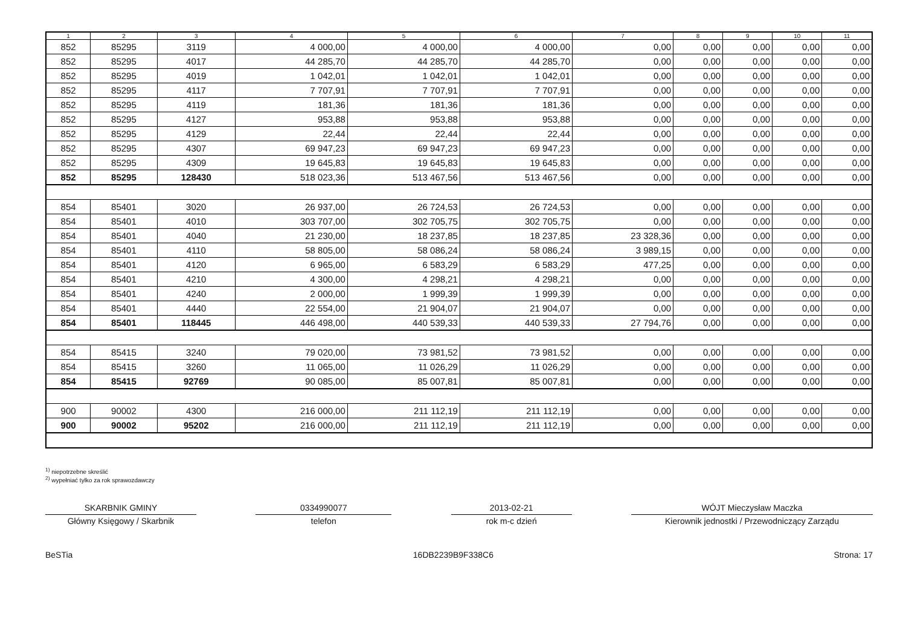| 1 | 2 | 3 | 4 | 5 | 6 | 7 | 8 | 9 | 10 | 11 |
| --- | --- | --- | --- | --- | --- | --- | --- | --- | --- | --- |
| 852 | 85295 | 3119 | 4 000,00 | 4 000,00 | 4 000,00 | 0,00 | 0,00 | 0,00 | 0,00 | 0,00 |
| 852 | 85295 | 4017 | 44 285,70 | 44 285,70 | 44 285,70 | 0,00 | 0,00 | 0,00 | 0,00 | 0,00 |
| 852 | 85295 | 4019 | 1 042,01 | 1 042,01 | 1 042,01 | 0,00 | 0,00 | 0,00 | 0,00 | 0,00 |
| 852 | 85295 | 4117 | 7 707,91 | 7 707,91 | 7 707,91 | 0,00 | 0,00 | 0,00 | 0,00 | 0,00 |
| 852 | 85295 | 4119 | 181,36 | 181,36 | 181,36 | 0,00 | 0,00 | 0,00 | 0,00 | 0,00 |
| 852 | 85295 | 4127 | 953,88 | 953,88 | 953,88 | 0,00 | 0,00 | 0,00 | 0,00 | 0,00 |
| 852 | 85295 | 4129 | 22,44 | 22,44 | 22,44 | 0,00 | 0,00 | 0,00 | 0,00 | 0,00 |
| 852 | 85295 | 4307 | 69 947,23 | 69 947,23 | 69 947,23 | 0,00 | 0,00 | 0,00 | 0,00 | 0,00 |
| 852 | 85295 | 4309 | 19 645,83 | 19 645,83 | 19 645,83 | 0,00 | 0,00 | 0,00 | 0,00 | 0,00 |
| 852 | 85295 | 128430 | 518 023,36 | 513 467,56 | 513 467,56 | 0,00 | 0,00 | 0,00 | 0,00 | 0,00 |
| 854 | 85401 | 3020 | 26 937,00 | 26 724,53 | 26 724,53 | 0,00 | 0,00 | 0,00 | 0,00 | 0,00 |
| 854 | 85401 | 4010 | 303 707,00 | 302 705,75 | 302 705,75 | 0,00 | 0,00 | 0,00 | 0,00 | 0,00 |
| 854 | 85401 | 4040 | 21 230,00 | 18 237,85 | 18 237,85 | 23 328,36 | 0,00 | 0,00 | 0,00 | 0,00 |
| 854 | 85401 | 4110 | 58 805,00 | 58 086,24 | 58 086,24 | 3 989,15 | 0,00 | 0,00 | 0,00 | 0,00 |
| 854 | 85401 | 4120 | 6 965,00 | 6 583,29 | 6 583,29 | 477,25 | 0,00 | 0,00 | 0,00 | 0,00 |
| 854 | 85401 | 4210 | 4 300,00 | 4 298,21 | 4 298,21 | 0,00 | 0,00 | 0,00 | 0,00 | 0,00 |
| 854 | 85401 | 4240 | 2 000,00 | 1 999,39 | 1 999,39 | 0,00 | 0,00 | 0,00 | 0,00 | 0,00 |
| 854 | 85401 | 4440 | 22 554,00 | 21 904,07 | 21 904,07 | 0,00 | 0,00 | 0,00 | 0,00 | 0,00 |
| 854 | 85401 | 118445 | 446 498,00 | 440 539,33 | 440 539,33 | 27 794,76 | 0,00 | 0,00 | 0,00 | 0,00 |
| 854 | 85415 | 3240 | 79 020,00 | 73 981,52 | 73 981,52 | 0,00 | 0,00 | 0,00 | 0,00 | 0,00 |
| 854 | 85415 | 3260 | 11 065,00 | 11 026,29 | 11 026,29 | 0,00 | 0,00 | 0,00 | 0,00 | 0,00 |
| 854 | 85415 | 92769 | 90 085,00 | 85 007,81 | 85 007,81 | 0,00 | 0,00 | 0,00 | 0,00 | 0,00 |
| 900 | 90002 | 4300 | 216 000,00 | 211 112,19 | 211 112,19 | 0,00 | 0,00 | 0,00 | 0,00 | 0,00 |
| 900 | 90002 | 95202 | 216 000,00 | 211 112,19 | 211 112,19 | 0,00 | 0,00 | 0,00 | 0,00 | 0,00 |
<sup>1)</sup> niepotrzebne skreślić
<sup>2)</sup> wypełniać tylko za rok sprawozdawczy
SKARBNIK GMINY
Główny Księgowy / Skarbnik
0334990077
telefon
2013-02-21
rok m-c dzień
WÓJT Mieczysław Maczka
Kierownik jednostki / Przewodniczący Zarządu
BeSTia 16DB2239B9F338C6 Strona: 17